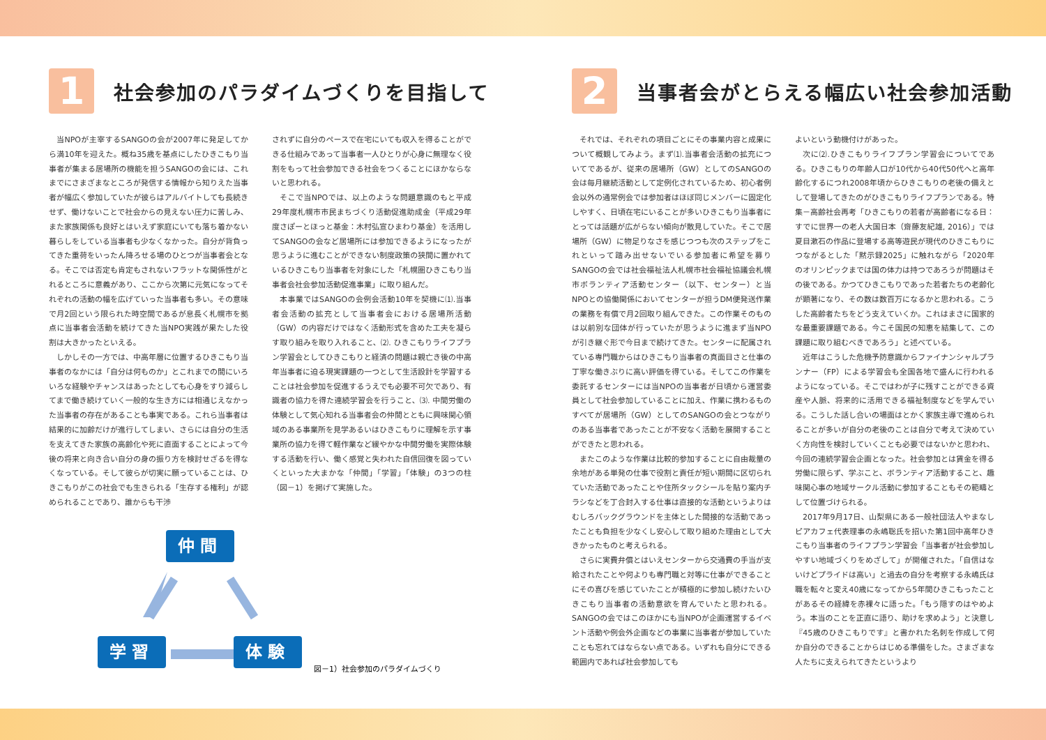1
社会参加のパラダイムづくりを目指して
当NPOが主宰するSANGOの会が2007年に発足してから満10年を迎えた。概ね35歳を基点にしたひきこもり当事者が集まる居場所の機能を担うSANGOの会には、これまでにさまざまなところが発信する情報から知りえた当事者が幅広く参加していたが彼らはアルバイトしても長続きせず、働けないことで社会からの見えない圧力に苦しみ、また家族関係も良好とはいえず家庭にいても落ち着かない暮らしをしている当事者も少なくなかった。自分が背負ってきた重荷をいったん降ろせる場のひとつが当事者会となる。そこでは否定も肯定もされないフラットな関係性がとれるところに意義があり、ここから次第に元気になってそれぞれの活動の幅を広げていった当事者も多い。その意味で月2回という限られた時空間であるが息長く札幌市を拠点に当事者会活動を続けてきた当NPO実践が果たした役割は大きかったといえる。
しかしその一方では、中高年層に位置するひきこもり当事者のなかには「自分は何ものか」とこれまでの間にいろいろな経験やチャンスはあったとしても心身をすり減らしてまで働き続けていく一般的な生き方には相通じえなかった当事者の存在があることも事実である。これら当事者は結果的に加齢だけが進行してしまい、さらには自分の生活を支えてきた家族の高齢化や死に直面することによって今後の将来と向き合い自分の身の振り方を検討せざるを得なくなっている。そして彼らが切実に願っていることは、ひきこもりがこの社会でも生きられる「生存する権利」が認められることであり、誰からも干渉
されずに自分のペースで在宅にいても収入を得ることができる仕組みであって当事者一人ひとりが心身に無理なく役割をもって社会参加できる社会をつくることにほかならないと思われる。
そこで当NPOでは、以上のような問題意識のもと平成29年度札幌市市民まちづくり活動促進助成金（平成29年度さぽーとほっと基金：木村弘宣ひまわり基金）を活用してSANGOの会など居場所には参加できるようになったが思うように進むことができない制度政策の狭間に置かれているひきこもり当事者を対象にした「札幌圏ひきこもり当事者会社会参加活動促進事業」に取り組んだ。
本事業ではSANGOの会例会活動10年を契機に⑴.当事者会活動の拡充として当事者会における居場所活動（GW）の内容だけではなく活動形式を含めた工夫を凝らす取り組みを取り入れること、⑵. ひきこもりライフプラン学習会としてひきこもりと経済の問題は親亡き後の中高年当事者に迫る現実課題の一つとして生活設計を学習することは社会参加を促進するうえでも必要不可欠であり、有識者の協力を得た連続学習会を行うこと、⑶. 中間労働の体験として気心知れる当事者会の仲間とともに興味関心領域のある事業所を見学あるいはひきこもりに理解を示す事業所の協力を得て軽作業など緩やかな中間労働を実際体験する活動を行い、働く感覚と失われた自信回復を図っていくといった大まかな「仲間」「学習」「体験」の3つの柱（図－1）を掲げて実施した。
仲間
学習 体験
図－1）社会参加のパラダイムづくり
2
当事者会がとらえる幅広い社会参加活動
それでは、それぞれの項目ごとにその事業内容と成果について概観してみよう。まず⑴.当事者会活動の拡充についてであるが、従来の居場所（GW）としてのSANGOの会は毎月継続活動として定例化されているため、初心者例会以外の通常例会では参加者はほぼ同じメンバーに固定化しやすく、日頃在宅にいることが多いひきこもり当事者にとっては話題が広がらない傾向が散見していた。そこで居場所（GW）に物足りなさを感じつつも次のステップをこれといって踏み出せないでいる参加者に希望を募りSANGOの会では社会福祉法人札幌市社会福祉協議会札幌市ボランティア活動センター（以下、センター）と当NPOとの協働関係においてセンターが担うDM便発送作業の業務を有償で月2回取り組んできた。この作業そのものは以前別な団体が行っていたが思うように進まず当NPOが引き継ぐ形で今日まで続けてきた。センターに配属されている専門職からはひきこもり当事者の真面目さと仕事の丁寧な働きぶりに高い評価を得ている。そしてこの作業を委託するセンターには当NPOの当事者が日頃から運営委員として社会参加していることに加え、作業に携わるものすべてが居場所（GW）としてのSANGOの会とつながりのある当事者であったことが不安なく活動を展開することができたと思われる。
またこのような作業は比較的参加することに自由裁量の余地がある単発の仕事で役割と責任が短い期間に区切られていた活動であったことや住所タックシールを貼り案内チラシなどを丁合封入する仕事は直接的な活動というよりはむしろバックグラウンドを主体とした間接的な活動であったことも負担を少なくし安心して取り組めた理由として大きかったものと考えられる。
さらに実費弁償とはいえセンターから交通費の手当が支給されたことや何よりも専門職と対等に仕事ができることにその喜びを感じていたことが積極的に参加し続けたいひきこもり当事者の活動意欲を育んでいたと思われる。SANGOの会ではこのほかにも当NPOが企画運営するイベント活動や例会外企画などの事業に当事者が参加していたことも忘れてはならない点である。いずれも自分にできる範囲内であれば社会参加しても
よいという動機付けがあった。
次に⑵.ひきこもりライフプラン学習会についてである。ひきこもりの年齢人口が10代から40代50代へと高年齢化するにつれ2008年頃からひきこもりの老後の備えとして登場してきたのがひきこもりライフプランである。特集－高齢社会再考「ひきこもりの若者が高齢者になる日：すでに世界一の老人大国日本（齋藤友紀雄, 2016）」では夏目漱石の作品に登場する高等遊民が現代のひきこもりにつながるとした「黙示録2025」に触れながら「2020年のオリンピックまでは国の体力は持つであろうが問題はその後である。かつてひきこもりであった若者たちの老齢化が顕著になり、その数は数百万になるかと思われる。こうした高齢者たちをどう支えていくか。これはまさに国家的な最重要課題である。今こそ国民の知恵を結集して、この課題に取り組むべきであろう」と述べている。
近年はこうした危機予防意識からファイナンシャルプランナー（FP）による学習会も全国各地で盛んに行われるようになっている。そこではわが子に残すことができる資産や人脈、将来的に活用できる福祉制度などを学んでいる。こうした話し合いの場面はとかく家族主導で進められることが多いが自分の老後のことは自分で考えて決めていく方向性を検討していくことも必要ではないかと思われ、今回の連続学習会企画となった。社会参加とは賃金を得る労働に限らず、学ぶこと、ボランティア活動すること、趣味関心事の地域サークル活動に参加することもその範疇として位置づけられる。
2017年9月17日、山梨県にある一般社団法人やまなしピアカフェ代表理事の永嶋聡氏を招いた第1回中高年ひきこもり当事者のライフプラン学習会「当事者が社会参加しやすい地域づくりをめざして」が開催された。「自信はないけどプライドは高い」と過去の自分を考察する永嶋氏は職を転々と変え40歳になってから5年間ひきこもったことがあるその経緯を赤裸々に語った。「もう隠すのはやめよう。本当のことを正直に語り、助けを求めよう」と決意し『45歳のひきこもりです』と書かれた名刺を作成して何か自分のできることからはじめる準備をした。さまざまな人たちに支えられてきたというより